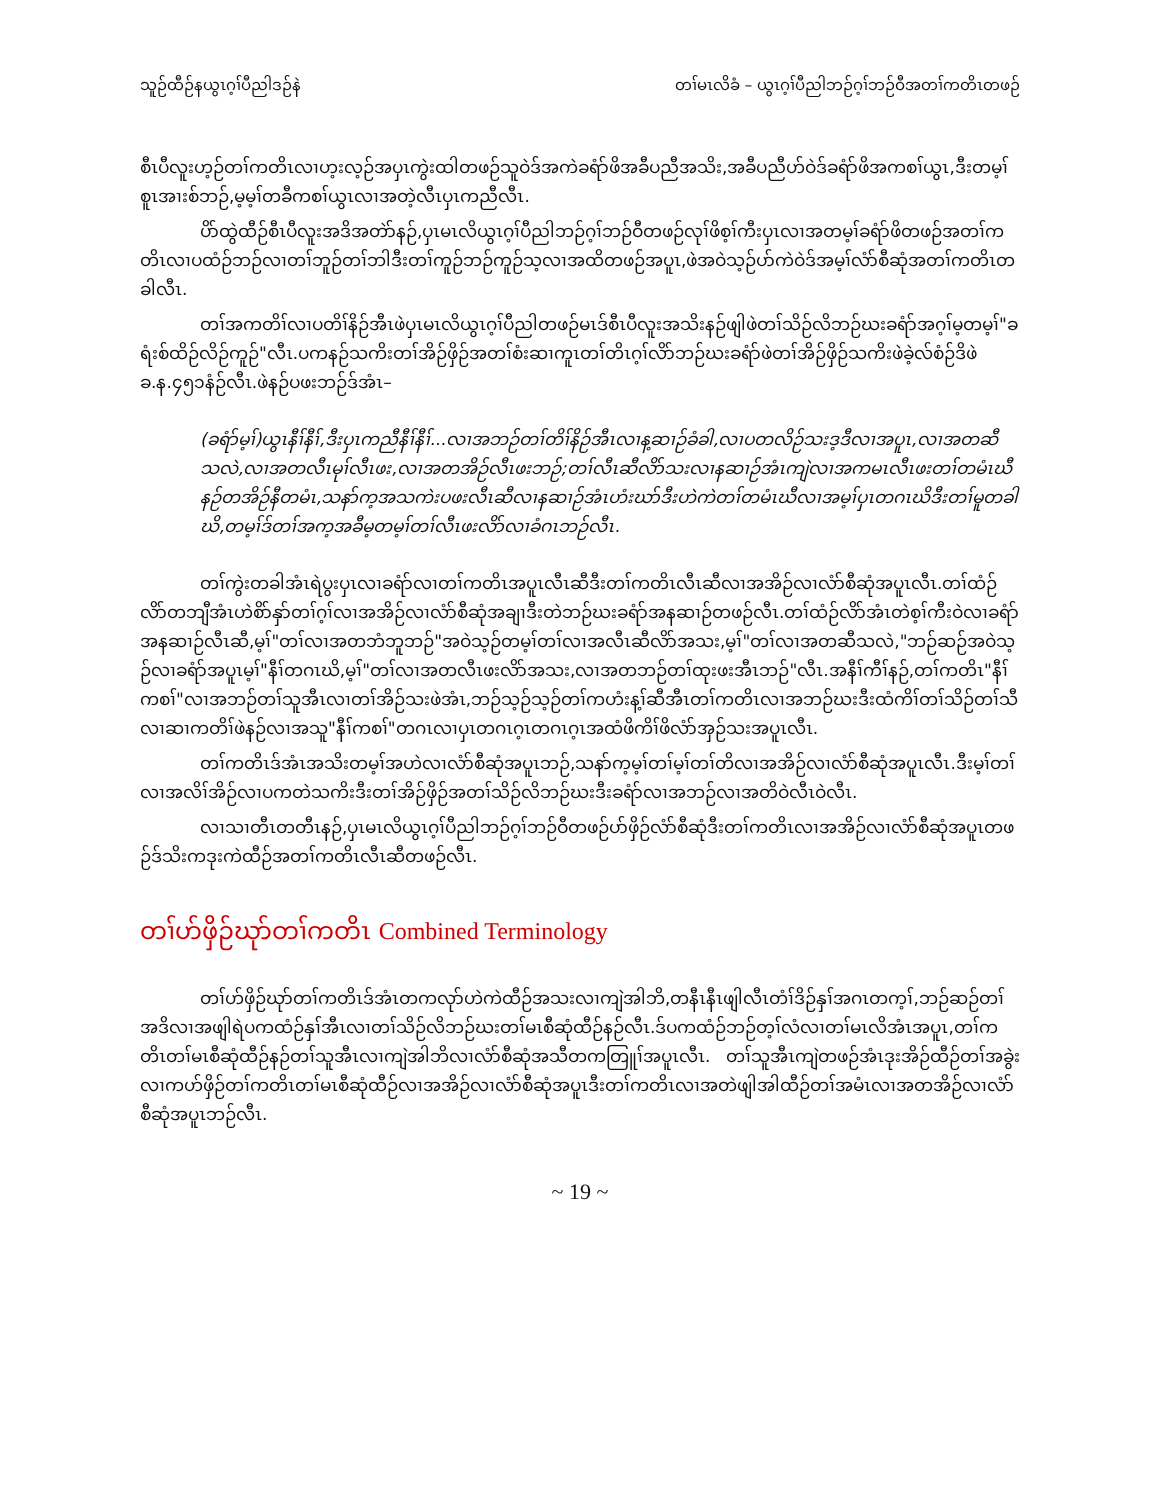သူဉ်ထီဉ်နယွၤဂ့ၢ်ပီညါဒဉ်နဲ တၢ်မၤလိခံ – ယွၤဂ့ၢ်ပီညါဘဉ်ဂ့ၢ်ဘဉ်ဝီအတၢ်ကတိၤတဖဉ်
စီၤပီလူးဟ့ဉ်တၢ်ကတိၤလၢဟ့းလ့ဉ်အပှၤကွဲးထါတဖဉ်သူဝဲဒ်အကဲခရံာ်ဖိအခီပညီအသိး,အခီပညီဟ်ဝဲဒ်ခရံာ်ဖိအကစၢ်ယွၤ,ဒီးတမ့ၢ်စူၤအၢးစ်ဘဉ်,မ့မ့ၢ်တခီကစၢ်ယွၤလၢအတဲ့လီၤပှၤကညီလီၤ.
ပိာ်ထွဲထီဉ်စီၤပီလူးအဒိအတဲာ်နဉ်,ပှၤမၤလိယွၤဂ့ၢ်ပီညါဘဉ်ဂ့ၢ်ဘဉ်ဝီတဖဉ်လုၢ်ဖိစ့ၢ်ကီးပှၤလၢအတမ့ၢ်ခရံာ်ဖိတဖဉ်အတၢ်ကတိၤလၢပထံဉ်ဘဉ်လၢတၢ်ဘူဉ်တၢ်ဘါဒီးတၢ်ကူဉ်ဘဉ်ကူဉ်သ့လၢအထိတဖဉ်အပူၤ,ဖဲအဝဲသ့ဉ်ပာ်ကဲဝဲဒ်အမ့ၢ်လံာ်စီဆုံအတၢ်ကတိၤတခါလီၤ.
တၢ်အကတိၢ်လၢပတိၢ်နိဉ်အီၤဖဲပှၤမၤလိယွၤဂ့ၢ်ပီညါတဖဉ်မၤဒ်စီၤပီလူးအသိးနဉ်ဖျါဖဲတၢ်သိဉ်လိဘဉ်ဃးခရံာ်အဂ့ၢ်မ့တမ့ၢ်"ခရံးစ်ထိဉ်လိဉ်ကူဉ်"လီၤ.ပကနဉ်သကိးတၢ်အိဉ်ဖှိဉ်အတၢ်စံးဆၢကူၤတၢ်တိၤဂ့ၢ်လိာ်ဘဉ်ဃးခရံာ်ဖဲတၢ်အိဉ်ဖှိဉ်သကိးဖဲခဲ့လ်စံဉ်ဒိဖဲခ.န.၄၅၁နံဉ်လီၤ.ဖဲနဉ်ပဖးဘဉ်ဒ်အံၤ–
(ခရံာ်မ့ၢ်)ယွၤနီၢ်နီၢ်,ဒီးပှၤကညီနီၢ်နီၢ်...လၢအဘဉ်တၢ်တိၢ်နိဉ်အီၤလၢန့ဆၢဉ်ခံခါ,လၢပတလိဉ်သးဒ့ဒီလၢအပူၤ,လၢအတဆီသလဲ,လၢအတလီၤမုၢ်လီၤဖး,လၢအတအိဉ်လီၤဖးဘဉ်;တၢ်လီၤဆီလိာ်သးလၢနဆၢဉ်အံၤကျဲလၢအကမၤလီၤဖးတၢ်တမံၤဃီနဉ်တအိဉ်နီတမံၤ,သနာ်က့အသကဲးပဖးလီၤဆီလၢနဆၢဉ်အံၤဟံးဃာ်ဒီးဟဲကဲတၢ်တမံၤဃီလၢအမ့ၢ်ပှၤတဂၤဃိဒီးတၢ်မူတခါဃိ,တမ့ၢ်ဒ်တၢ်အက့အခီမ့တမ့ၢ်တၢ်လီၤဖးလိာ်လၢခံဂၤဘဉ်လီၤ.
တၢ်ကွဲးတခါအံၤရဲပွးပှၤလၢခရံာ်လၢတၢ်ကတိၤအပူၤလီၤဆီဒီးတၢ်ကတိၤလီၤဆီလၢအအိဉ်လၢလံာ်စီဆုံအပူၤလီၤ.တၢ်ထံဉ်လိာ်တဘျီအံၤဟဲစိာ်နှာ်တၢ်ဂ့ၢ်လၢအအိဉ်လၢလံာ်စီဆုံအချၢဒီးတဲဘဉ်ဃးခရံာ်အနဆၢဉ်တဖဉ်လီၤ.တၢ်ထံဉ်လိာ်အံၤတဲစ့ၢ်ကီးဝဲလၢခရံာ်အနဆၢဉ်လီၤဆီ,မ့ၢ်"တၢ်လၢအတဘံဘူဘဉ်"အဝဲသ့ဉ်တမ့ၢ်တၢ်လၢအလီၤဆီလိာ်အသး,မ့ၢ်"တၢ်လၢအတဆီသလဲ,"ဘဉ်ဆဉ်အဝဲသ့ဉ်လၢခရံာ်အပူၤမ့ၢ်"နီၢ်တဂၤဃိ,မ့ၢ်"တၢ်လၢအတလီၤဖးလိာ်အသး,လၢအတဘဉ်တၢ်ထုးဖးအီၤဘဉ်"လီၤ.အနီၢ်ကီၢ်နဉ်,တၢ်ကတိၤ"နီၢ်ကစၢ်"လၢအဘဉ်တၢ်သူအီၤလၢတၢ်အိဉ်သးဖဲအံၤ,ဘဉ်သ့ဉ်သ့ဉ်တၢ်ကဟံးန့ၢ်ဆီအီၤတၢ်ကတိၤလၢအဘဉ်ဃးဒီးထံကိၢ်တၢ်သိဉ်တၢ်သီလၢဆၢကတိၢ်ဖဲနဉ်လၢအသူ"နီၢ်ကစၢ်"တဂၤလၢပှၤတဂၤဂ့ၤတဂၤဂ့ၤအထံဖိကိၢ်ဖိလံာ်အှဉ်သးအပူၤလီၤ.
တၢ်ကတိၤဒ်အံၤအသိးတမ့ၢ်အဟဲလၢလံာ်စီဆုံအပူၤဘဉ်,သနာ်က့မ့ၢ်တၢ်မ့ၢ်တၢ်တိလၢအအိဉ်လၢလံာ်စီဆုံအပူၤလီၤ.ဒီးမ့ၢ်တၢ်လၢအလိၢ်အိဉ်လၢပကတဲသကိးဒီးတၢ်အိဉ်ဖှိဉ်အတၢ်သိဉ်လိဘဉ်ဃးဒီးခရံာ်လၢအဘဉ်လၢအတိဝဲလီၤဝဲလီၤ.
လၢသၢတီၤတတီၤနဉ်,ပှၤမၤလိယွၤဂ့ၢ်ပီညါဘဉ်ဂ့ၢ်ဘဉ်ဝီတဖဉ်ပာ်ဖှိဉ်လံာ်စီဆုံဒီးတၢ်ကတိၤလၢအအိဉ်လၢလံာ်စီဆုံအပူၤတဖဉ်ဒ်သိးကဒုးကဲထီဉ်အတၢ်ကတိၤလီၤဆီတဖဉ်လီၤ.
တၢ်ဟ်ဖှိဉ်ဃုာ်တၢ်ကတိၤ Combined Terminology
တၢ်ဟ်ဖှိဉ်ဃုာ်တၢ်ကတိၤဒ်အံၤတကလုာ်ဟဲကဲထီဉ်အသးလၢကျဲအါဘိ,တနီၤနီၤဖျါလီၤတံၢ်ဒိဉ်နှၢ်အဂၤတက့ၢ်,ဘဉ်ဆဉ်တၢ်အဒိလၢအဖျါရဲပကထံဉ်နှၢ်အီၤလၢတၢ်သိဉ်လိဘဉ်ဃးတၢ်မၤစီဆုံထီဉ်နဉ်လီၤ.ဒ်ပကထံဉ်ဘဉ်တ့ၢ်လံလၢတၢ်မၤလိအံၤအပူၤ,တၢ်ကတိၤတၢ်မၤစီဆုံထီဉ်နဉ်တၢ်သူအီၤလၢကျဲအါဘိလၢလံာ်စီဆုံအသီတကတြူၢ်အပူၤလီၤ. တၢ်သူအီၤကျဲတဖဉ်အံၤဒုးအိဉ်ထီဉ်တၢ်အခွဲးလၢကဟ်ဖှိဉ်တၢ်ကတိၤတၢ်မၤစီဆုံထီဉ်လၢအအိဉ်လၢလံာ်စီဆုံအပူၤဒီးတၢ်ကတိၤလၢအတဲဖျါအါထီဉ်တၢ်အမံၤလၢအတအိဉ်လၢလံာ်စီဆုံအပူၤဘဉ်လီၤ.
~ 19 ~